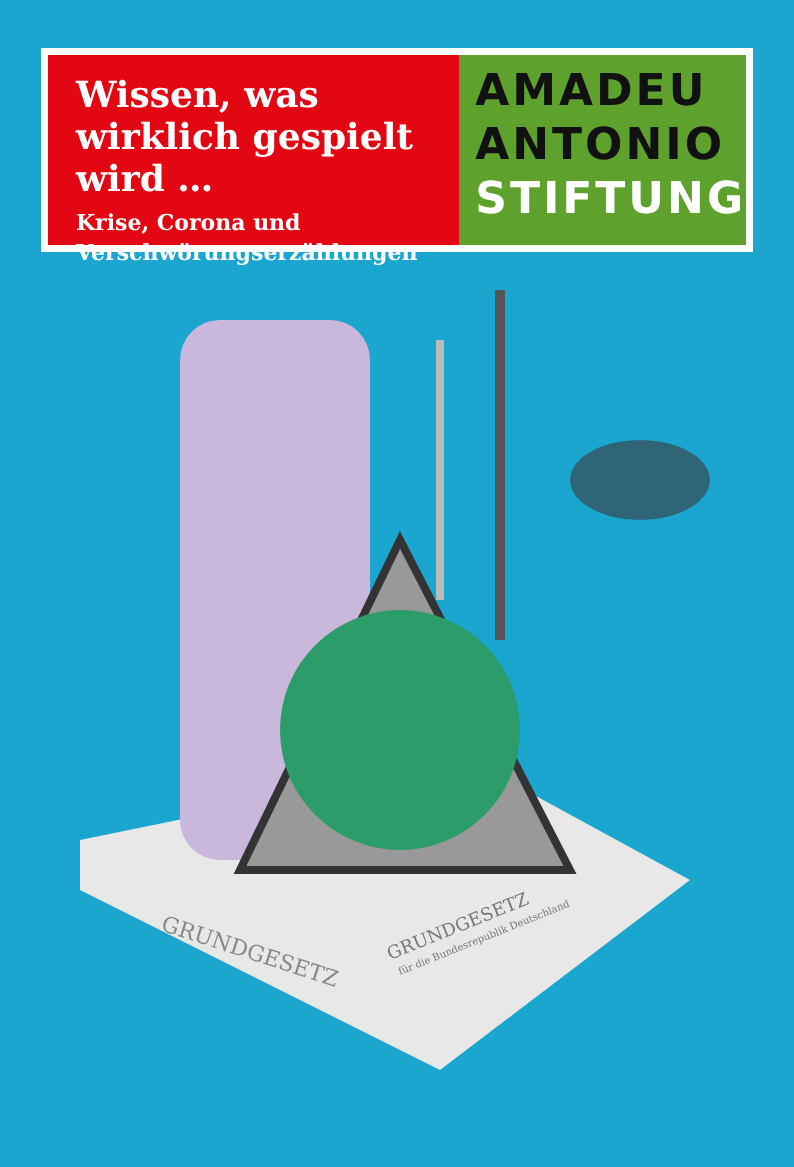Wissen, was wirklich gespielt wird …
Krise, Corona und Verschwörungserzählungen
AMADEU
ANTONIO
STIFTUNG
GRUNDGESETZ
GRUNDGESETZ
für die Bundesrepublik Deutschland